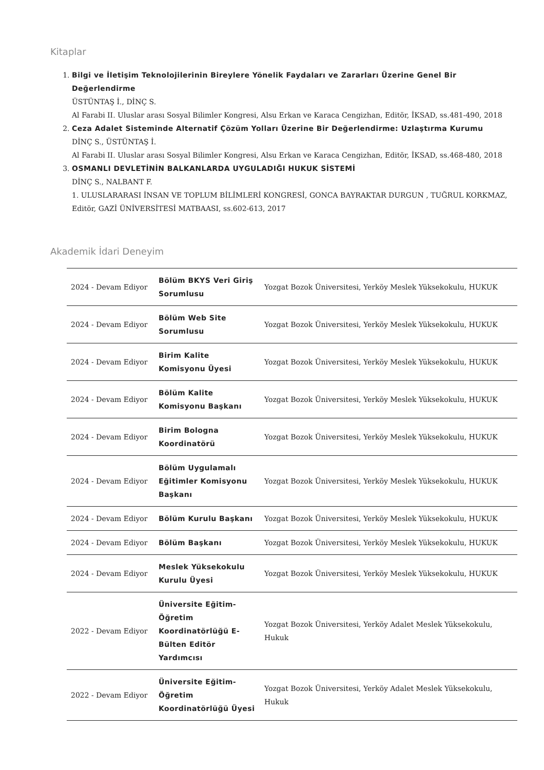Kitaplar
1. Bilgi ve İletişim Teknolojilerinin Bireylere Yönelik Faydaları ve Zararları Üzerine Genel Bir Değerlendirme
ÜSTÜNTAŞ İ., DİNÇ S.
Al Farabi II. Uluslar arası Sosyal Bilimler Kongresi, Alsu Erkan ve Karaca Cengizhan, Editör, İKSAD, ss.481-490, 2018
2. Ceza Adalet Sisteminde Alternatif Çözüm Yolları Üzerine Bir Değerlendirme: Uzlaştırma Kurumu
DİNÇ S., ÜSTÜNTAŞ İ.
Al Farabi II. Uluslar arası Sosyal Bilimler Kongresi, Alsu Erkan ve Karaca Cengizhan, Editör, İKSAD, ss.468-480, 2018
3. OSMANLI DEVLETİNİN BALKANLARDA UYGULADIĞI HUKUK SİSTEMİ
DİNÇ S., NALBANT F.
1. ULUSLARARASI İNSAN VE TOPLUM BİLİMLERİ KONGRESİ, GONCA BAYRAKTAR DURGUN , TUĞRUL KORKMAZ, Editör, GAZİ ÜNİVERSİTESİ MATBAASI, ss.602-613, 2017
Akademik İdari Deneyim
| 2024 - Devam Ediyor | Bölüm BKYS Veri Giriş Sorumlusu | Yozgat Bozok Üniversitesi, Yerköy Meslek Yüksekokulu, HUKUK |
| 2024 - Devam Ediyor | Bölüm Web Site Sorumlusu | Yozgat Bozok Üniversitesi, Yerköy Meslek Yüksekokulu, HUKUK |
| 2024 - Devam Ediyor | Birim Kalite Komisyonu Üyesi | Yozgat Bozok Üniversitesi, Yerköy Meslek Yüksekokulu, HUKUK |
| 2024 - Devam Ediyor | Bölüm Kalite Komisyonu Başkanı | Yozgat Bozok Üniversitesi, Yerköy Meslek Yüksekokulu, HUKUK |
| 2024 - Devam Ediyor | Birim Bologna Koordinatörü | Yozgat Bozok Üniversitesi, Yerköy Meslek Yüksekokulu, HUKUK |
| 2024 - Devam Ediyor | Bölüm Uygulamalı Eğitimler Komisyonu Başkanı | Yozgat Bozok Üniversitesi, Yerköy Meslek Yüksekokulu, HUKUK |
| 2024 - Devam Ediyor | Bölüm Kurulu Başkanı | Yozgat Bozok Üniversitesi, Yerköy Meslek Yüksekokulu, HUKUK |
| 2024 - Devam Ediyor | Bölüm Başkanı | Yozgat Bozok Üniversitesi, Yerköy Meslek Yüksekokulu, HUKUK |
| 2024 - Devam Ediyor | Meslek Yüksekokulu Kurulu Üyesi | Yozgat Bozok Üniversitesi, Yerköy Meslek Yüksekokulu, HUKUK |
| 2022 - Devam Ediyor | Üniversite Eğitim-Öğretim Koordinatörlüğü E-Bülten Editör Yardımcısı | Yozgat Bozok Üniversitesi, Yerköy Adalet Meslek Yüksekokulu, Hukuk |
| 2022 - Devam Ediyor | Üniversite Eğitim-Öğretim Koordinatörlüğü Üyesi | Yozgat Bozok Üniversitesi, Yerköy Adalet Meslek Yüksekokulu, Hukuk |